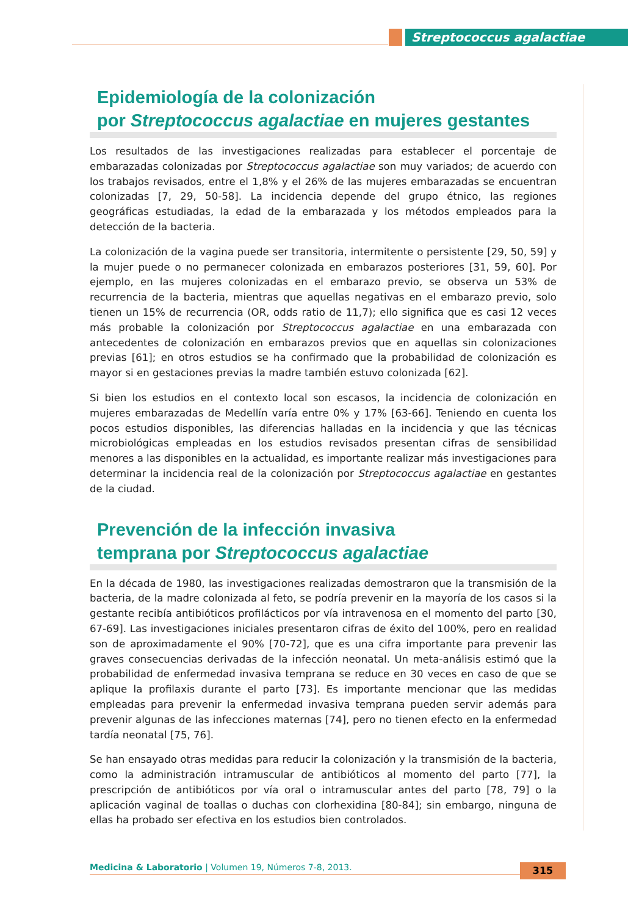Streptococcus agalactiae
Epidemiología de la colonización
por Streptococcus agalactiae en mujeres gestantes
Los resultados de las investigaciones realizadas para establecer el porcentaje de embarazadas colonizadas por Streptococcus agalactiae son muy variados; de acuerdo con los trabajos revisados, entre el 1,8% y el 26% de las mujeres embarazadas se encuentran colonizadas [7, 29, 50-58]. La incidencia depende del grupo étnico, las regiones geográficas estudiadas, la edad de la embarazada y los métodos empleados para la detección de la bacteria.
La colonización de la vagina puede ser transitoria, intermitente o persistente [29, 50, 59] y la mujer puede o no permanecer colonizada en embarazos posteriores [31, 59, 60]. Por ejemplo, en las mujeres colonizadas en el embarazo previo, se observa un 53% de recurrencia de la bacteria, mientras que aquellas negativas en el embarazo previo, solo tienen un 15% de recurrencia (OR, odds ratio de 11,7); ello significa que es casi 12 veces más probable la colonización por Streptococcus agalactiae en una embarazada con antecedentes de colonización en embarazos previos que en aquellas sin colonizaciones previas [61]; en otros estudios se ha confirmado que la probabilidad de colonización es mayor si en gestaciones previas la madre también estuvo colonizada [62].
Si bien los estudios en el contexto local son escasos, la incidencia de colonización en mujeres embarazadas de Medellín varía entre 0% y 17% [63-66]. Teniendo en cuenta los pocos estudios disponibles, las diferencias halladas en la incidencia y que las técnicas microbiológicas empleadas en los estudios revisados presentan cifras de sensibilidad menores a las disponibles en la actualidad, es importante realizar más investigaciones para determinar la incidencia real de la colonización por Streptococcus agalactiae en gestantes de la ciudad.
Prevención de la infección invasiva
temprana por Streptococcus agalactiae
En la década de 1980, las investigaciones realizadas demostraron que la transmisión de la bacteria, de la madre colonizada al feto, se podría prevenir en la mayoría de los casos si la gestante recibía antibióticos profilácticos por vía intravenosa en el momento del parto [30, 67-69]. Las investigaciones iniciales presentaron cifras de éxito del 100%, pero en realidad son de aproximadamente el 90% [70-72], que es una cifra importante para prevenir las graves consecuencias derivadas de la infección neonatal. Un meta-análisis estimó que la probabilidad de enfermedad invasiva temprana se reduce en 30 veces en caso de que se aplique la profilaxis durante el parto [73]. Es importante mencionar que las medidas empleadas para prevenir la enfermedad invasiva temprana pueden servir además para prevenir algunas de las infecciones maternas [74], pero no tienen efecto en la enfermedad tardía neonatal [75, 76].
Se han ensayado otras medidas para reducir la colonización y la transmisión de la bacteria, como la administración intramuscular de antibióticos al momento del parto [77], la prescripción de antibióticos por vía oral o intramuscular antes del parto [78, 79] o la aplicación vaginal de toallas o duchas con clorhexidina [80-84]; sin embargo, ninguna de ellas ha probado ser efectiva en los estudios bien controlados.
Medicina & Laboratorio | Volumen 19, Números 7-8, 2013. 315